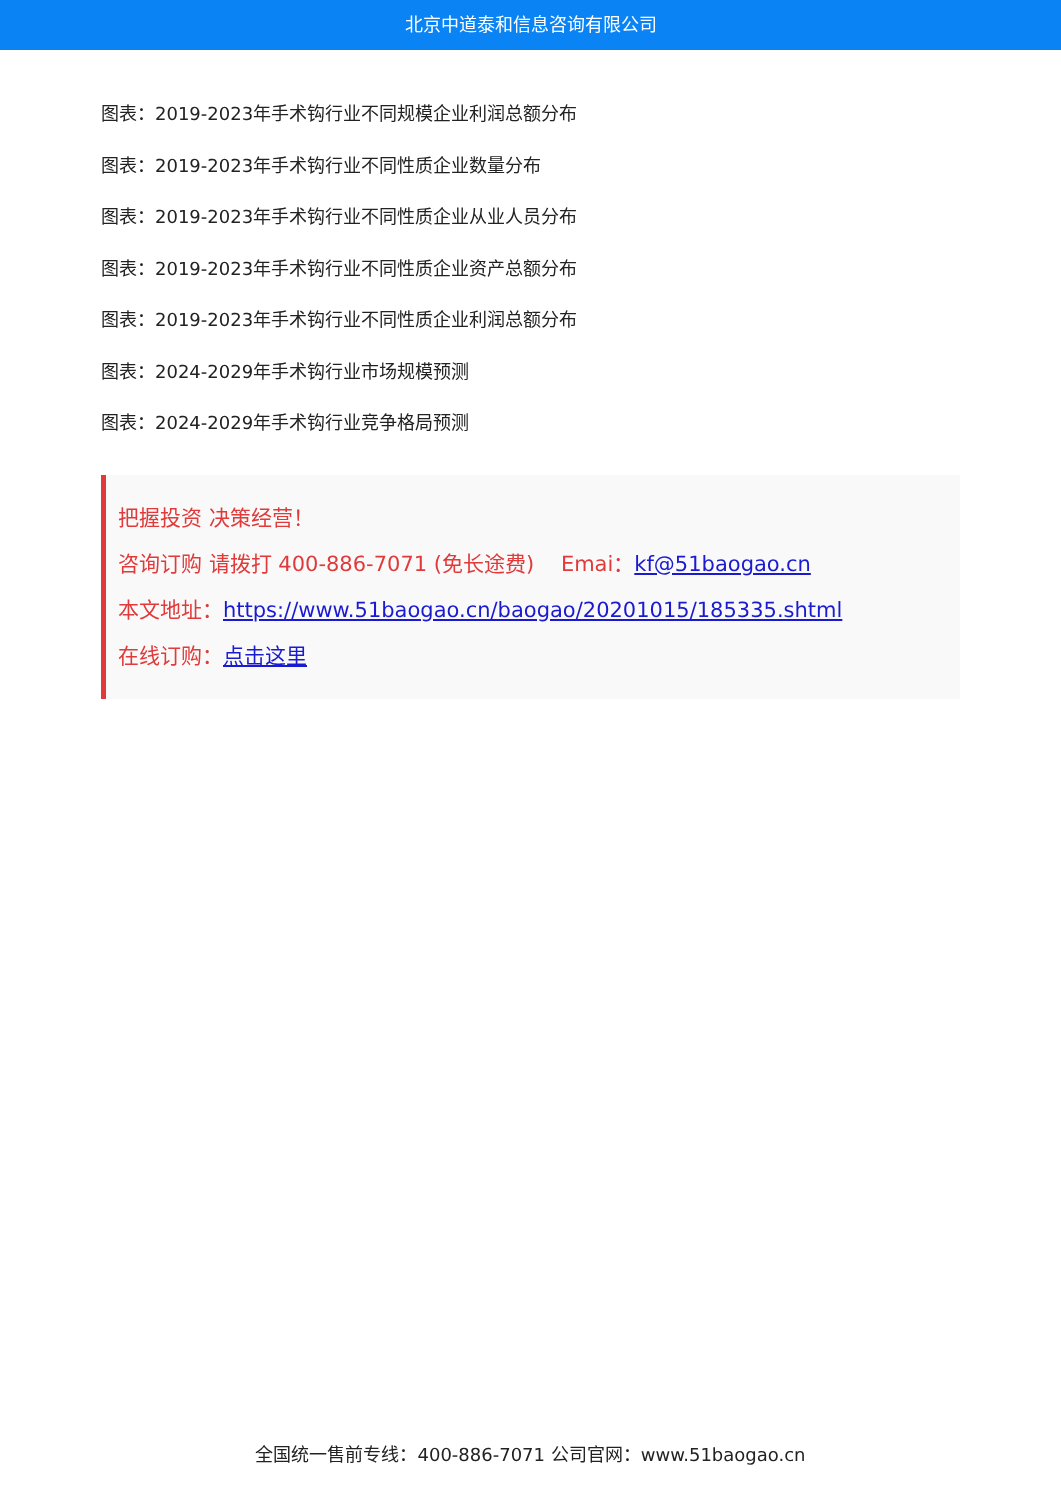北京中道泰和信息咨询有限公司
图表：2019-2023年手术钩行业不同规模企业利润总额分布
图表：2019-2023年手术钩行业不同性质企业数量分布
图表：2019-2023年手术钩行业不同性质企业从业人员分布
图表：2019-2023年手术钩行业不同性质企业资产总额分布
图表：2019-2023年手术钩行业不同性质企业利润总额分布
图表：2024-2029年手术钩行业市场规模预测
图表：2024-2029年手术钩行业竞争格局预测
把握投资 决策经营！
咨询订购 请拨打 400-886-7071 (免长途费) Emai：kf@51baogao.cn
本文地址：https://www.51baogao.cn/baogao/20201015/185335.shtml
在线订购：点击这里
全国统一售前专线：400-886-7071 公司官网：www.51baogao.cn